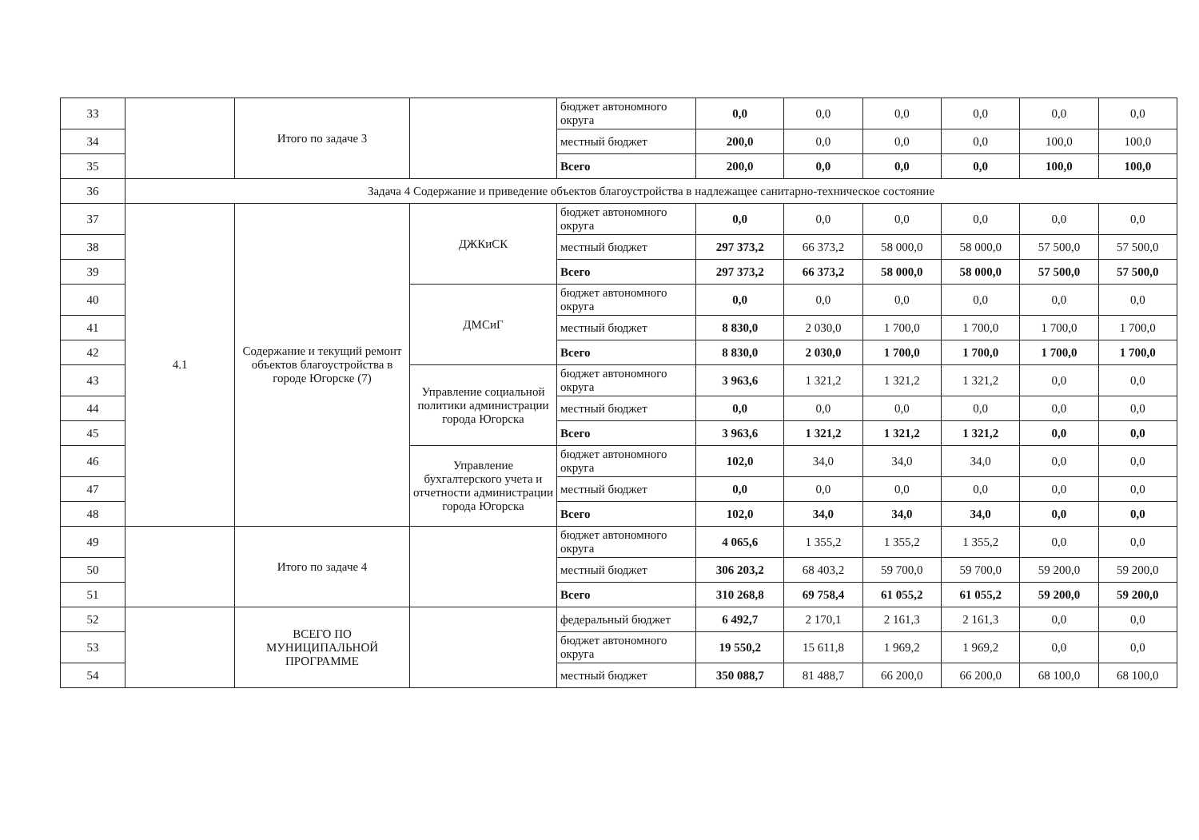| 33 | | Итого по задаче 3 | | бюджет автономного округа | 0,0 | 0,0 | 0,0 | 0,0 | 0,0 | 0,0 |
| 34 | | | | местный бюджет | 200,0 | 0,0 | 0,0 | 0,0 | 100,0 | 100,0 |
| 35 | | | | Всего | 200,0 | 0,0 | 0,0 | 0,0 | 100,0 | 100,0 |
| 36 | Задача 4 Содержание и приведение объектов благоустройства в надлежащее санитарно-техническое состояние | | | | | | | | | |
| 37 | 4.1 | Содержание и текущий ремонт объектов благоустройства в городе Югорске (7) | ДЖКиСК | бюджет автономного округа | 0,0 | 0,0 | 0,0 | 0,0 | 0,0 | 0,0 |
| 38 | | | | местный бюджет | 297 373,2 | 66 373,2 | 58 000,0 | 58 000,0 | 57 500,0 | 57 500,0 |
| 39 | | | | Всего | 297 373,2 | 66 373,2 | 58 000,0 | 58 000,0 | 57 500,0 | 57 500,0 |
| 40 | | | ДМСиГ | бюджет автономного округа | 0,0 | 0,0 | 0,0 | 0,0 | 0,0 | 0,0 |
| 41 | | | | местный бюджет | 8 830,0 | 2 030,0 | 1 700,0 | 1 700,0 | 1 700,0 | 1 700,0 |
| 42 | | | | Всего | 8 830,0 | 2 030,0 | 1 700,0 | 1 700,0 | 1 700,0 | 1 700,0 |
| 43 | | | Управление социальной политики администрации города Югорска | бюджет автономного округа | 3 963,6 | 1 321,2 | 1 321,2 | 1 321,2 | 0,0 | 0,0 |
| 44 | | | | местный бюджет | 0,0 | 0,0 | 0,0 | 0,0 | 0,0 | 0,0 |
| 45 | | | | Всего | 3 963,6 | 1 321,2 | 1 321,2 | 1 321,2 | 0,0 | 0,0 |
| 46 | | | Управление бухгалтерского учета и отчетности администрации города Югорска | бюджет автономного округа | 102,0 | 34,0 | 34,0 | 34,0 | 0,0 | 0,0 |
| 47 | | | | местный бюджет | 0,0 | 0,0 | 0,0 | 0,0 | 0,0 | 0,0 |
| 48 | | | | Всего | 102,0 | 34,0 | 34,0 | 34,0 | 0,0 | 0,0 |
| 49 | | Итого по задаче 4 | | бюджет автономного округа | 4 065,6 | 1 355,2 | 1 355,2 | 1 355,2 | 0,0 | 0,0 |
| 50 | | | | местный бюджет | 306 203,2 | 68 403,2 | 59 700,0 | 59 700,0 | 59 200,0 | 59 200,0 |
| 51 | | | | Всего | 310 268,8 | 69 758,4 | 61 055,2 | 61 055,2 | 59 200,0 | 59 200,0 |
| 52 | | ВСЕГО ПО МУНИЦИПАЛЬНОЙ ПРОГРАММЕ | | федеральный бюджет | 6 492,7 | 2 170,1 | 2 161,3 | 2 161,3 | 0,0 | 0,0 |
| 53 | | | | бюджет автономного округа | 19 550,2 | 15 611,8 | 1 969,2 | 1 969,2 | 0,0 | 0,0 |
| 54 | | | | местный бюджет | 350 088,7 | 81 488,7 | 66 200,0 | 66 200,0 | 68 100,0 | 68 100,0 |